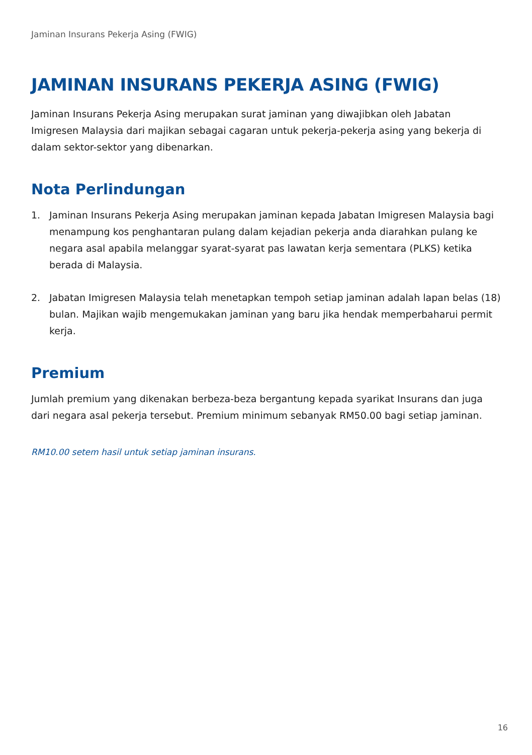Jaminan Insurans Pekerja Asing (FWIG)
JAMINAN INSURANS PEKERJA ASING (FWIG)
Jaminan Insurans Pekerja Asing merupakan surat jaminan yang diwajibkan oleh Jabatan Imigresen Malaysia dari majikan sebagai cagaran untuk pekerja-pekerja asing yang bekerja di dalam sektor-sektor yang dibenarkan.
Nota Perlindungan
1. Jaminan Insurans Pekerja Asing merupakan jaminan kepada Jabatan Imigresen Malaysia bagi menampung kos penghantaran pulang dalam kejadian pekerja anda diarahkan pulang ke negara asal apabila melanggar syarat-syarat pas lawatan kerja sementara (PLKS) ketika berada di Malaysia.
2. Jabatan Imigresen Malaysia telah menetapkan tempoh setiap jaminan adalah lapan belas (18) bulan. Majikan wajib mengemukakan jaminan yang baru jika hendak memperbaharui permit kerja.
Premium
Jumlah premium yang dikenakan berbeza-beza bergantung kepada syarikat Insurans dan juga dari negara asal pekerja tersebut. Premium minimum sebanyak RM50.00 bagi setiap jaminan.
RM10.00 setem hasil untuk setiap jaminan insurans.
16